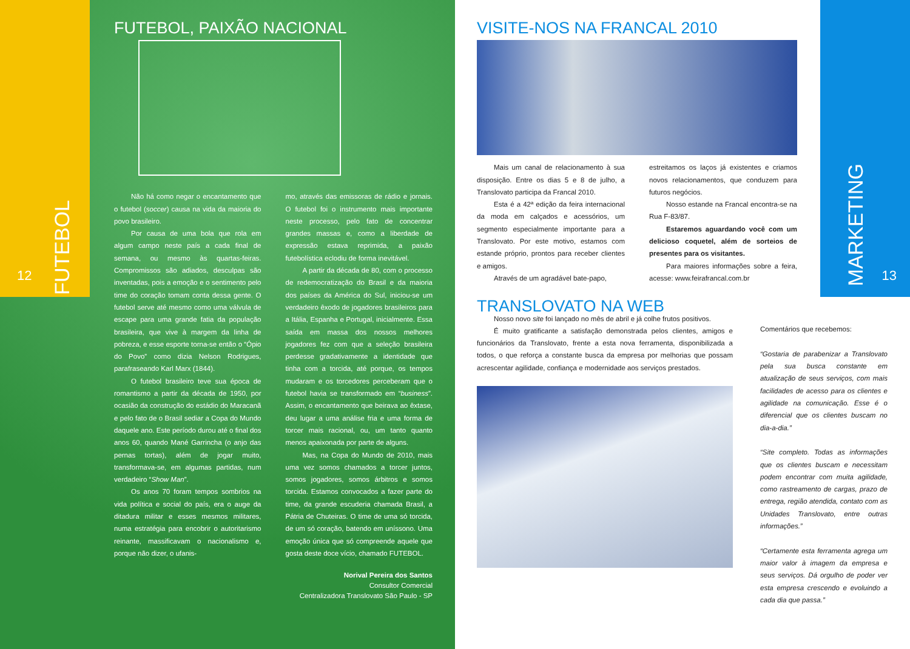FUTEBOL
12
FUTEBOL, PAIXÃO NACIONAL
Não há como negar o encantamento que o futebol (soccer) causa na vida da maioria do povo brasileiro.
Por causa de uma bola que rola em algum campo neste país a cada final de semana, ou mesmo às quartas-feiras. Compromissos são adiados, desculpas são inventadas, pois a emoção e o sentimento pelo time do coração tomam conta dessa gente. O futebol serve até mesmo como uma válvula de escape para uma grande fatia da população brasileira, que vive à margem da linha de pobreza, e esse esporte torna-se então o “Ópio do Povo” como dizia Nelson Rodrigues, parafraseando Karl Marx (1844).
O futebol brasileiro teve sua época de romantismo a partir da década de 1950, por ocasião da construção do estádio do Maracanã e pelo fato de o Brasil sediar a Copa do Mundo daquele ano. Este período durou até o final dos anos 60, quando Mané Garrincha (o anjo das pernas tortas), além de jogar muito, transformava-se, em algumas partidas, num verdadeiro “Show Man”.
Os anos 70 foram tempos sombrios na vida política e social do país, era o auge da ditadura militar e esses mesmos militares, numa estratégia para encobrir o autoritarismo reinante, massificavam o nacionalismo e, porque não dizer, o ufanis-
mo, através das emissoras de rádio e jornais. O futebol foi o instrumento mais importante neste processo, pelo fato de concentrar grandes massas e, como a liberdade de expressão estava reprimida, a paixão futebolística eclodiu de forma inevitável.
A partir da década de 80, com o processo de redemocratização do Brasil e da maioria dos países da América do Sul, iniciou-se um verdadeiro êxodo de jogadores brasileiros para a Itália, Espanha e Portugal, inicialmente. Essa saída em massa dos nossos melhores jogadores fez com que a seleção brasileira perdesse gradativamente a identidade que tinha com a torcida, até porque, os tempos mudaram e os torcedores perceberam que o futebol havia se transformado em “business”. Assim, o encantamento que beirava ao êxtase, deu lugar a uma análise fria e uma forma de torcer mais racional, ou, um tanto quanto menos apaixonada por parte de alguns.
Mas, na Copa do Mundo de 2010, mais uma vez somos chamados a torcer juntos, somos jogadores, somos árbitros e somos torcida. Estamos convocados a fazer parte do time, da grande escuderia chamada Brasil, a Pátria de Chuteiras. O time de uma só torcida, de um só coração, batendo em uníssono. Uma emoção única que só compreende aquele que gosta deste doce vício, chamado FUTEBOL.
Norival Pereira dos Santos
Consultor Comercial
Centralizadora Translovato São Paulo - SP
MARKETING
13
VISITE-NOS NA FRANCAL 2010
Mais um canal de relacionamento à sua disposição. Entre os dias 5 e 8 de julho, a Translovato participa da Francal 2010.
Esta é a 42ª edição da feira internacional da moda em calçados e acessórios, um segmento especialmente importante para a Translovato. Por este motivo, estamos com estande próprio, prontos para receber clientes e amigos.
Através de um agradável bate-papo,
estreitamos os laços já existentes e criamos novos relacionamentos, que conduzem para futuros negócios.
Nosso estande na Francal encontra-se na Rua F-83/87.
Estaremos aguardando você com um delicioso coquetel, além de sorteios de presentes para os visitantes.
Para maiores informações sobre a feira, acesse: www.feirafrancal.com.br
TRANSLOVATO NA WEB
Nosso novo site foi lançado no mês de abril e já colhe frutos positivos.
É muito gratificante a satisfação demonstrada pelos clientes, amigos e funcionários da Translovato, frente a esta nova ferramenta, disponibilizada a todos, o que reforça a constante busca da empresa por melhorias que possam acrescentar agilidade, confiança e modernidade aos serviços prestados.
Comentários que recebemos:
“Gostaria de parabenizar a Translovato pela sua busca constante em atualização de seus serviços, com mais facilidades de acesso para os clientes e agilidade na comunicação. Esse é o diferencial que os clientes buscam no dia-a-dia.”
“Site completo. Todas as informações que os clientes buscam e necessitam podem encontrar com muita agilidade, como rastreamento de cargas, prazo de entrega, região atendida, contato com as Unidades Translovato, entre outras informações.”
“Certamente esta ferramenta agrega um maior valor à imagem da empresa e seus serviços. Dá orgulho de poder ver esta empresa crescendo e evoluindo a cada dia que passa.”